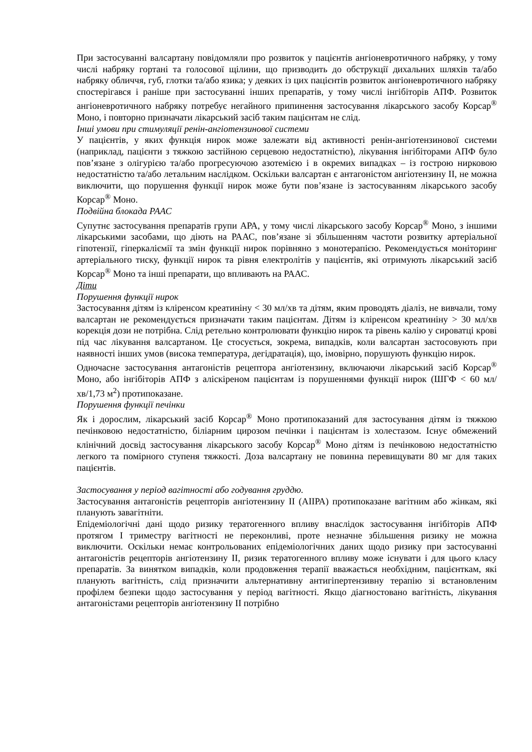При застосуванні валсартану повідомляли про розвиток у пацієнтів ангіоневротичного набряку, у тому числі набряку гортані та голосової щілини, що призводить до обструкції дихальних шляхів та/або набряку обличчя, губ, глотки та/або язика; у деяких із цих пацієнтів розвиток ангіоневротичного набряку спостерігався і раніше при застосуванні інших препаратів, у тому числі інгібіторів АПФ. Розвиток ангіоневротичного набряку потребує негайного припинення застосування лікарського засобу Корсар<sup>®</sup> Моно, і повторно призначати лікарський засіб таким пацієнтам не слід.
Інші умови при стимуляції ренін-ангіотензинової системи
У пацієнтів, у яких функція нирок може залежати від активності ренін-ангіотензинової системи (наприклад, пацієнти з тяжкою застійною серцевою недостатністю), лікування інгібіторами АПФ було пов’язане з олігурією та/або прогресуючою азотемією і в окремих випадках – із гострою нирковою недостатністю та/або летальним наслідком. Оскільки валсартан є антагоністом ангіотензину II, не можна виключити, що порушення функції нирок може бути пов’язане із застосуванням лікарського засобу Корсар<sup>®</sup> Моно.
Подвійна блокада РААС
Супутнє застосування препаратів групи АРА, у тому числі лікарського засобу Корсар<sup>®</sup> Моно, з іншими лікарськими засобами, що діють на РААС, пов’язане зі збільшенням частоти розвитку артеріальної гіпотензії, гіперкаліємії та змін функції нирок порівняно з монотерапією. Рекомендується моніторинг артеріального тиску, функції нирок та рівня електролітів у пацієнтів, які отримують лікарський засіб Корсар<sup>®</sup> Моно та інші препарати, що впливають на РААС.
Діти
Порушення функції нирок
Застосування дітям із кліренсом креатиніну < 30 мл/хв та дітям, яким проводять діаліз, не вивчали, тому валсартан не рекомендується призначати таким пацієнтам. Дітям із кліренсом креатиніну > 30 мл/хв корекція дози не потрібна. Слід ретельно контролювати функцію нирок та рівень калію у сироватці крові під час лікування валсартаном. Це стосується, зокрема, випадків, коли валсартан застосовують при наявності інших умов (висока температура, дегідратація), що, імовірно, порушують функцію нирок.
Одночасне застосування антагоністів рецептора ангіотензину, включаючи лікарський засіб Корсар<sup>®</sup> Моно, або інгібіторів АПФ з аліскіреном пацієнтам із порушеннями функції нирок (ШГФ < 60 мл/хв/1,73 м<sup>2</sup>) протипоказане.
Порушення функції печінки
Як і дорослим, лікарський засіб Корсар<sup>®</sup> Моно протипоказаний для застосування дітям із тяжкою печінковою недостатністю, біліарним цирозом печінки і пацієнтам із холестазом. Існує обмежений клінічний досвід застосування лікарського засобу Корсар<sup>®</sup> Моно дітям із печінковою недостатністю легкого та помірного ступеня тяжкості. Доза валсартану не повинна перевищувати 80 мг для таких пацієнтів.
Застосування у період вагітності або годування груддю.
Застосування антагоністів рецепторів ангіотензину II (АІІРА) протипоказане вагітним або жінкам, які планують завагітніти.
Епідеміологічні дані щодо ризику тератогенного впливу внаслідок застосування інгібіторів АПФ протягом I триместру вагітності не переконливі, проте незначне збільшення ризику не можна виключити. Оскільки немає контрольованих епідеміологічних даних щодо ризику при застосуванні антагоністів рецепторів ангіотензину II, ризик тератогенного впливу може існувати і для цього класу препаратів. За винятком випадків, коли продовження терапії вважається необхідним, пацієнткам, які планують вагітність, слід призначити альтернативну антигіпертензивну терапію зі встановленим профілем безпеки щодо застосування у період вагітності. Якщо діагностовано вагітність, лікування антагоністами рецепторів ангіотензину II потрібно